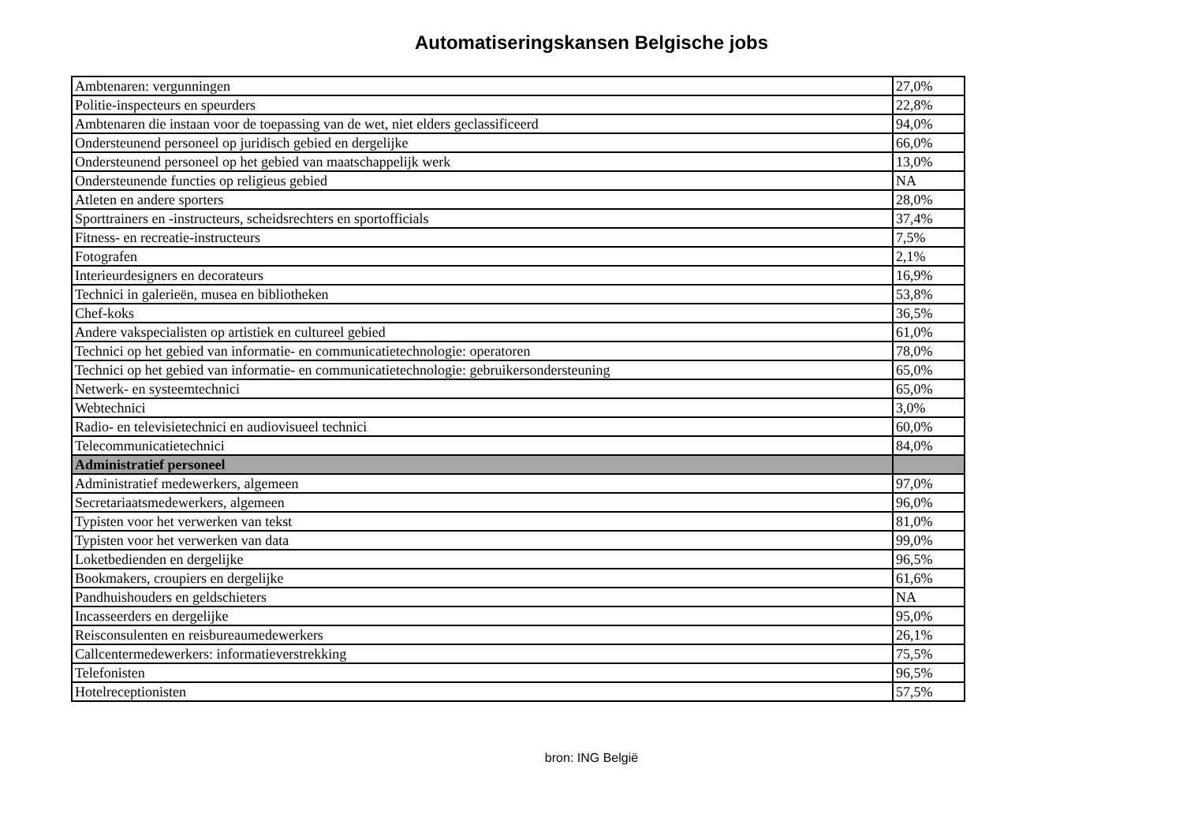Automatiseringskansen Belgische jobs
| Ambtenaren: vergunningen | 27,0% |
| Politie-inspecteurs en speurders | 22,8% |
| Ambtenaren die instaan voor de toepassing van de wet, niet elders geclassificeerd | 94,0% |
| Ondersteunend personeel op juridisch gebied en dergelijke | 66,0% |
| Ondersteunend personeel op het gebied van maatschappelijk werk | 13,0% |
| Ondersteunende functies op religieus gebied | NA |
| Atleten en andere sporters | 28,0% |
| Sporttrainers en -instructeurs, scheidsrechters en sportofficials | 37,4% |
| Fitness- en recreatie-instructeurs | 7,5% |
| Fotografen | 2,1% |
| Interieurdesigners en decorateurs | 16,9% |
| Technici in galerieën, musea en bibliotheken | 53,8% |
| Chef-koks | 36,5% |
| Andere vakspecialisten op artistiek en cultureel gebied | 61,0% |
| Technici op het gebied van informatie- en communicatietechnologie: operatoren | 78,0% |
| Technici op het gebied van informatie- en communicatietechnologie: gebruikersondersteuning | 65,0% |
| Netwerk- en systeemtechnici | 65,0% |
| Webtechnici | 3,0% |
| Radio- en televisietechnici en audiovisueel technici | 60,0% |
| Telecommunicatietechnici | 84,0% |
| Administratief personeel | |
| Administratief medewerkers, algemeen | 97,0% |
| Secretariaatsmedewerkers, algemeen | 96,0% |
| Typisten voor het verwerken van tekst | 81,0% |
| Typisten voor het verwerken van data | 99,0% |
| Loketbedienden en dergelijke | 96,5% |
| Bookmakers, croupiers en dergelijke | 61,6% |
| Pandhuishouders en geldschieters | NA |
| Incasseerders en dergelijke | 95,0% |
| Reisconsulenten en reisbureaumedewerkers | 26,1% |
| Callcentermedewerkers: informatieverstrekking | 75,5% |
| Telefonisten | 96,5% |
| Hotelreceptionisten | 57,5% |
bron: ING België